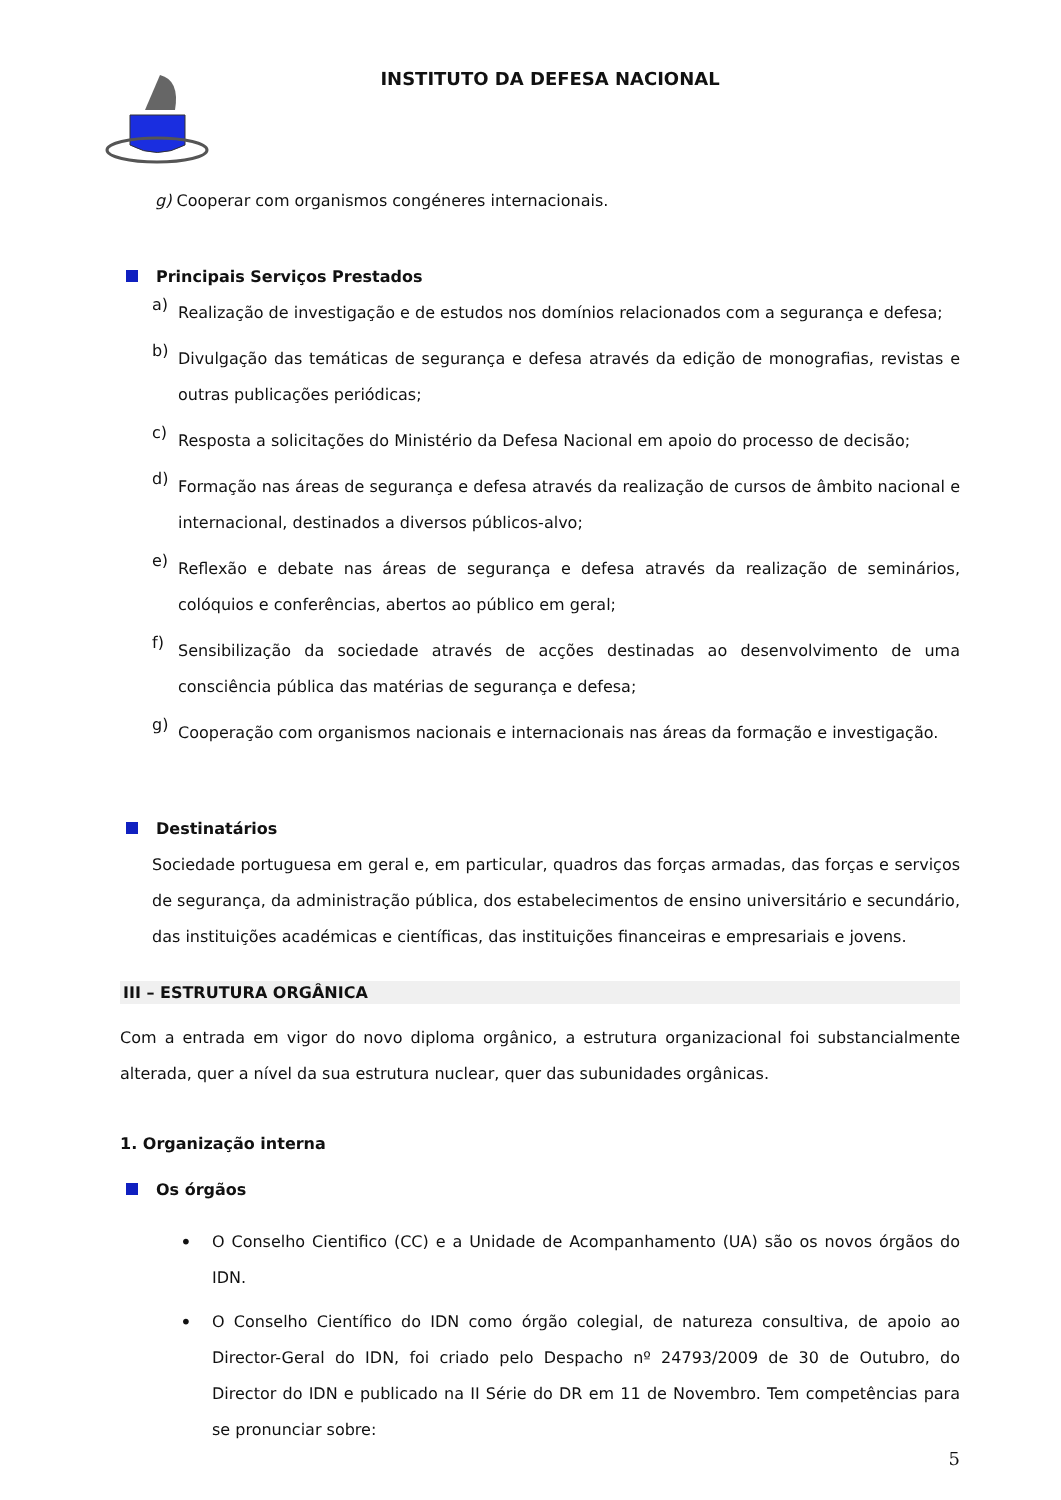INSTITUTO DA DEFESA NACIONAL
g) Cooperar com organismos congéneres internacionais.
Principais Serviços Prestados
a)
Realização de investigação e de estudos nos domínios relacionados com a segurança e defesa;
b)
Divulgação das temáticas de segurança e defesa através da edição de monografias, revistas e outras publicações periódicas;
c)
Resposta a solicitações do Ministério da Defesa Nacional em apoio do processo de decisão;
d)
Formação nas áreas de segurança e defesa através da realização de cursos de âmbito nacional e internacional, destinados a diversos públicos-alvo;
e)
Reflexão e debate nas áreas de segurança e defesa através da realização de seminários, colóquios e conferências, abertos ao público em geral;
f)
Sensibilização da sociedade através de acções destinadas ao desenvolvimento de uma consciência pública das matérias de segurança e defesa;
g)
Cooperação com organismos nacionais e internacionais nas áreas da formação e investigação.
Destinatários
Sociedade portuguesa em geral e, em particular, quadros das forças armadas, das forças e serviços de segurança, da administração pública, dos estabelecimentos de ensino universitário e secundário, das instituições académicas e científicas, das instituições financeiras e empresariais e jovens.
III – ESTRUTURA ORGÂNICA
Com a entrada em vigor do novo diploma orgânico, a estrutura organizacional foi substancialmente alterada, quer a nível da sua estrutura nuclear, quer das subunidades orgânicas.
1. Organização interna
Os órgãos
•
O Conselho Cientifico (CC) e a Unidade de Acompanhamento (UA) são os novos órgãos do IDN.
•
O Conselho Científico do IDN como órgão colegial, de natureza consultiva, de apoio ao Director-Geral do IDN, foi criado pelo Despacho nº 24793/2009 de 30 de Outubro, do Director do IDN e publicado na II Série do DR em 11 de Novembro. Tem competências para se pronunciar sobre:
5